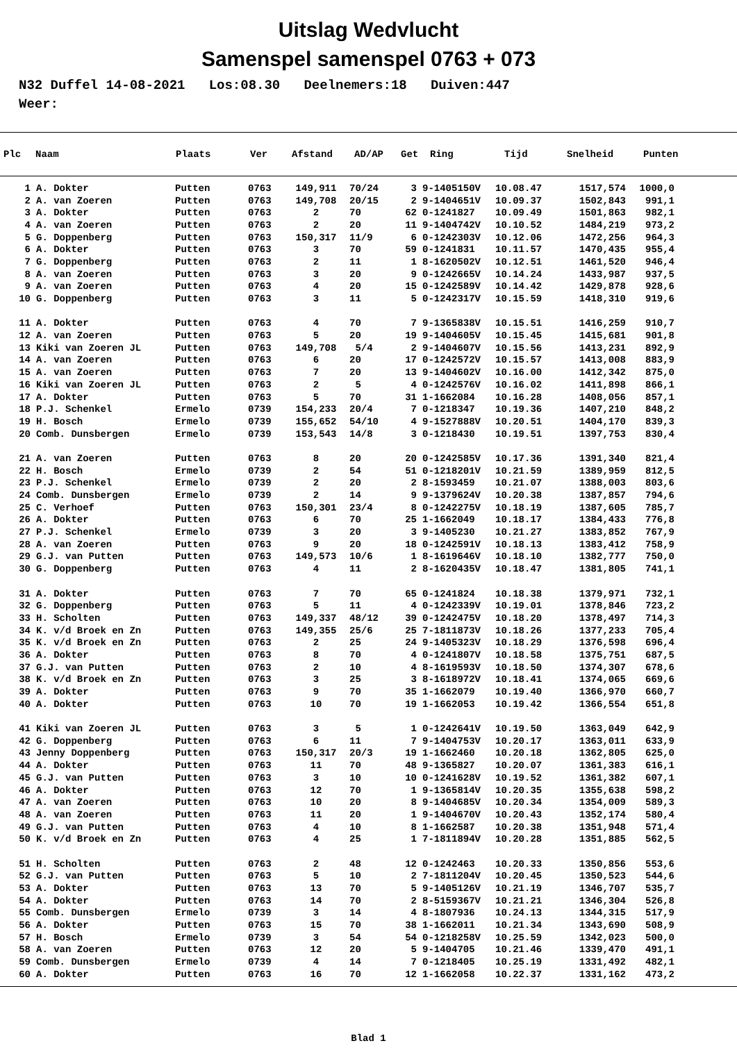Uitslag Wedvlucht
Samenspel samenspel 0763 + 073
N32 Duffel 14-08-2021 Los:08.30 Deelnemers:18 Duiven:447 Weer:
| Plc | Naam | Plaats | Ver | Afstand | AD/AP | Get | Ring | Tijd | Snelheid | Punten |
| --- | --- | --- | --- | --- | --- | --- | --- | --- | --- | --- |
| 1 | A. Dokter | Putten | 0763 | 149,911 | 70/24 | 3 | 9-1405150V | 10.08.47 | 1517,574 | 1000,0 |
| 2 | A. van Zoeren | Putten | 0763 | 149,708 | 20/15 | 2 | 9-1404651V | 10.09.37 | 1502,843 | 991,1 |
| 3 | A. Dokter | Putten | 0763 | 2 | 70 | 62 | 0-1241827 | 10.09.49 | 1501,863 | 982,1 |
| 4 | A. van Zoeren | Putten | 0763 | 2 | 20 | 11 | 9-1404742V | 10.10.52 | 1484,219 | 973,2 |
| 5 | G. Doppenberg | Putten | 0763 | 150,317 | 11/9 | 6 | 0-1242303V | 10.12.06 | 1472,256 | 964,3 |
| 6 | A. Dokter | Putten | 0763 | 3 | 70 | 59 | 0-1241831 | 10.11.57 | 1470,435 | 955,4 |
| 7 | G. Doppenberg | Putten | 0763 | 2 | 11 | 1 | 8-1620502V | 10.12.51 | 1461,520 | 946,4 |
| 8 | A. van Zoeren | Putten | 0763 | 3 | 20 | 9 | 0-1242665V | 10.14.24 | 1433,987 | 937,5 |
| 9 | A. van Zoeren | Putten | 0763 | 4 | 20 | 15 | 0-1242589V | 10.14.42 | 1429,878 | 928,6 |
| 10 | G. Doppenberg | Putten | 0763 | 3 | 11 | 5 | 0-1242317V | 10.15.59 | 1418,310 | 919,6 |
| 11 | A. Dokter | Putten | 0763 | 4 | 70 | 7 | 9-1365838V | 10.15.51 | 1416,259 | 910,7 |
| 12 | A. van Zoeren | Putten | 0763 | 5 | 20 | 19 | 9-1404605V | 10.15.45 | 1415,681 | 901,8 |
| 13 | Kiki van Zoeren JL | Putten | 0763 | 149,708 | 5/4 | 2 | 9-1404607V | 10.15.56 | 1413,231 | 892,9 |
| 14 | A. van Zoeren | Putten | 0763 | 6 | 20 | 17 | 0-1242572V | 10.15.57 | 1413,008 | 883,9 |
| 15 | A. van Zoeren | Putten | 0763 | 7 | 20 | 13 | 9-1404602V | 10.16.00 | 1412,342 | 875,0 |
| 16 | Kiki van Zoeren JL | Putten | 0763 | 2 | 5 | 4 | 0-1242576V | 10.16.02 | 1411,898 | 866,1 |
| 17 | A. Dokter | Putten | 0763 | 5 | 70 | 31 | 1-1662084 | 10.16.28 | 1408,056 | 857,1 |
| 18 | P.J. Schenkel | Ermelo | 0739 | 154,233 | 20/4 | 7 | 0-1218347 | 10.19.36 | 1407,210 | 848,2 |
| 19 | H. Bosch | Ermelo | 0739 | 155,652 | 54/10 | 4 | 9-1527888V | 10.20.51 | 1404,170 | 839,3 |
| 20 | Comb. Dunsbergen | Ermelo | 0739 | 153,543 | 14/8 | 3 | 0-1218430 | 10.19.51 | 1397,753 | 830,4 |
| 21 | A. van Zoeren | Putten | 0763 | 8 | 20 | 20 | 0-1242585V | 10.17.36 | 1391,340 | 821,4 |
| 22 | H. Bosch | Ermelo | 0739 | 2 | 54 | 51 | 0-1218201V | 10.21.59 | 1389,959 | 812,5 |
| 23 | P.J. Schenkel | Ermelo | 0739 | 2 | 20 | 2 | 8-1593459 | 10.21.07 | 1388,003 | 803,6 |
| 24 | Comb. Dunsbergen | Ermelo | 0739 | 2 | 14 | 9 | 9-1379624V | 10.20.38 | 1387,857 | 794,6 |
| 25 | C. Verhoef | Putten | 0763 | 150,301 | 23/4 | 8 | 0-1242275V | 10.18.19 | 1387,605 | 785,7 |
| 26 | A. Dokter | Putten | 0763 | 6 | 70 | 25 | 1-1662049 | 10.18.17 | 1384,433 | 776,8 |
| 27 | P.J. Schenkel | Ermelo | 0739 | 3 | 20 | 3 | 9-1405230 | 10.21.27 | 1383,852 | 767,9 |
| 28 | A. van Zoeren | Putten | 0763 | 9 | 20 | 18 | 0-1242591V | 10.18.13 | 1383,412 | 758,9 |
| 29 | G.J. van Putten | Putten | 0763 | 149,573 | 10/6 | 1 | 8-1619646V | 10.18.10 | 1382,777 | 750,0 |
| 30 | G. Doppenberg | Putten | 0763 | 4 | 11 | 2 | 8-1620435V | 10.18.47 | 1381,805 | 741,1 |
| 31 | A. Dokter | Putten | 0763 | 7 | 70 | 65 | 0-1241824 | 10.18.38 | 1379,971 | 732,1 |
| 32 | G. Doppenberg | Putten | 0763 | 5 | 11 | 4 | 0-1242339V | 10.19.01 | 1378,846 | 723,2 |
| 33 | H. Scholten | Putten | 0763 | 149,337 | 48/12 | 39 | 0-1242475V | 10.18.20 | 1378,497 | 714,3 |
| 34 | K. v/d Broek en Zn | Putten | 0763 | 149,355 | 25/6 | 25 | 7-1811873V | 10.18.26 | 1377,233 | 705,4 |
| 35 | K. v/d Broek en Zn | Putten | 0763 | 2 | 25 | 24 | 9-1405323V | 10.18.29 | 1376,598 | 696,4 |
| 36 | A. Dokter | Putten | 0763 | 8 | 70 | 4 | 0-1241807V | 10.18.58 | 1375,751 | 687,5 |
| 37 | G.J. van Putten | Putten | 0763 | 2 | 10 | 4 | 8-1619593V | 10.18.50 | 1374,307 | 678,6 |
| 38 | K. v/d Broek en Zn | Putten | 0763 | 3 | 25 | 3 | 8-1618972V | 10.18.41 | 1374,065 | 669,6 |
| 39 | A. Dokter | Putten | 0763 | 9 | 70 | 35 | 1-1662079 | 10.19.40 | 1366,970 | 660,7 |
| 40 | A. Dokter | Putten | 0763 | 10 | 70 | 19 | 1-1662053 | 10.19.42 | 1366,554 | 651,8 |
| 41 | Kiki van Zoeren JL | Putten | 0763 | 3 | 5 | 1 | 0-1242641V | 10.19.50 | 1363,049 | 642,9 |
| 42 | G. Doppenberg | Putten | 0763 | 6 | 11 | 7 | 9-1404753V | 10.20.17 | 1363,011 | 633,9 |
| 43 | Jenny Doppenberg | Putten | 0763 | 150,317 | 20/3 | 19 | 1-1662460 | 10.20.18 | 1362,805 | 625,0 |
| 44 | A. Dokter | Putten | 0763 | 11 | 70 | 48 | 9-1365827 | 10.20.07 | 1361,383 | 616,1 |
| 45 | G.J. van Putten | Putten | 0763 | 3 | 10 | 10 | 0-1241628V | 10.19.52 | 1361,382 | 607,1 |
| 46 | A. Dokter | Putten | 0763 | 12 | 70 | 1 | 9-1365814V | 10.20.35 | 1355,638 | 598,2 |
| 47 | A. van Zoeren | Putten | 0763 | 10 | 20 | 8 | 9-1404685V | 10.20.34 | 1354,009 | 589,3 |
| 48 | A. van Zoeren | Putten | 0763 | 11 | 20 | 1 | 9-1404670V | 10.20.43 | 1352,174 | 580,4 |
| 49 | G.J. van Putten | Putten | 0763 | 4 | 10 | 8 | 1-1662587 | 10.20.38 | 1351,948 | 571,4 |
| 50 | K. v/d Broek en Zn | Putten | 0763 | 4 | 25 | 1 | 7-1811894V | 10.20.28 | 1351,885 | 562,5 |
| 51 | H. Scholten | Putten | 0763 | 2 | 48 | 12 | 0-1242463 | 10.20.33 | 1350,856 | 553,6 |
| 52 | G.J. van Putten | Putten | 0763 | 5 | 10 | 2 | 7-1811204V | 10.20.45 | 1350,523 | 544,6 |
| 53 | A. Dokter | Putten | 0763 | 13 | 70 | 5 | 9-1405126V | 10.21.19 | 1346,707 | 535,7 |
| 54 | A. Dokter | Putten | 0763 | 14 | 70 | 2 | 8-5159367V | 10.21.21 | 1346,304 | 526,8 |
| 55 | Comb. Dunsbergen | Ermelo | 0739 | 3 | 14 | 4 | 8-1807936 | 10.24.13 | 1344,315 | 517,9 |
| 56 | A. Dokter | Putten | 0763 | 15 | 70 | 38 | 1-1662011 | 10.21.34 | 1343,690 | 508,9 |
| 57 | H. Bosch | Ermelo | 0739 | 3 | 54 | 54 | 0-1218258V | 10.25.59 | 1342,023 | 500,0 |
| 58 | A. van Zoeren | Putten | 0763 | 12 | 20 | 5 | 9-1404705 | 10.21.46 | 1339,470 | 491,1 |
| 59 | Comb. Dunsbergen | Ermelo | 0739 | 4 | 14 | 7 | 0-1218405 | 10.25.19 | 1331,492 | 482,1 |
| 60 | A. Dokter | Putten | 0763 | 16 | 70 | 12 | 1-1662058 | 10.22.37 | 1331,162 | 473,2 |
Blad 1